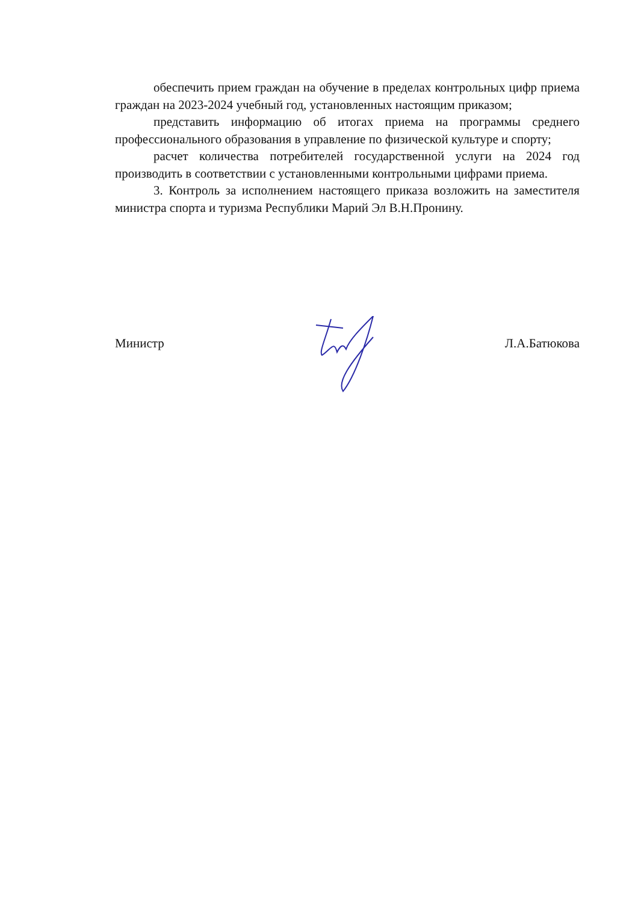обеспечить прием граждан на обучение в пределах контрольных цифр приема граждан на 2023-2024 учебный год, установленных настоящим приказом;
представить информацию об итогах приема на программы среднего профессионального образования в управление по физической культуре и спорту;
расчет количества потребителей государственной услуги на 2024 год производить в соответствии с установленными контрольными цифрами приема.
3. Контроль за исполнением настоящего приказа возложить на заместителя министра спорта и туризма Республики Марий Эл В.Н.Пронину.
Министр Л.А.Батюкова